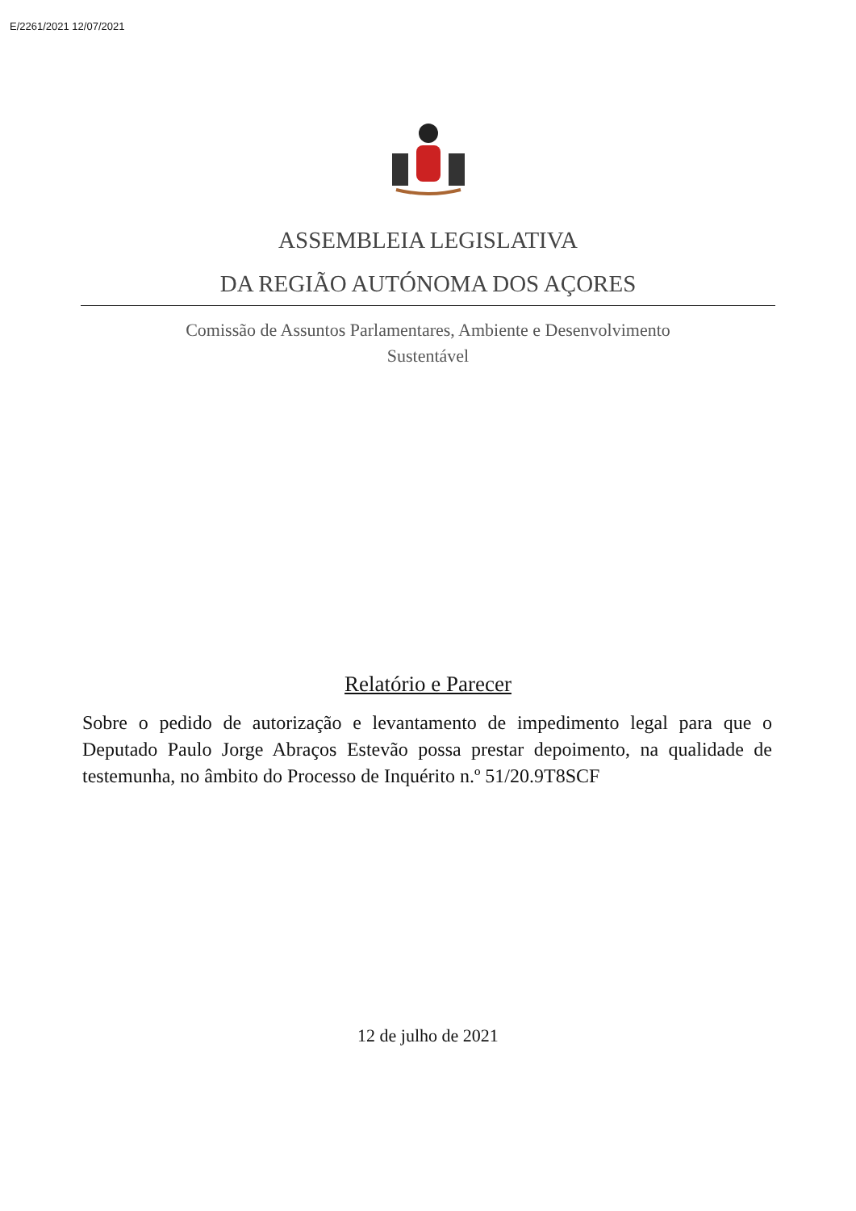E/2261/2021 12/07/2021
ASSEMBLEIA LEGISLATIVA
DA REGIÃO AUTÓNOMA DOS AÇORES
Comissão de Assuntos Parlamentares, Ambiente e Desenvolvimento
Sustentável
Relatório e Parecer
Sobre o pedido de autorização e levantamento de impedimento legal para que o Deputado Paulo Jorge Abraços Estevão possa prestar depoimento, na qualidade de testemunha, no âmbito do Processo de Inquérito n.º 51/20.9T8SCF
12 de julho de 2021